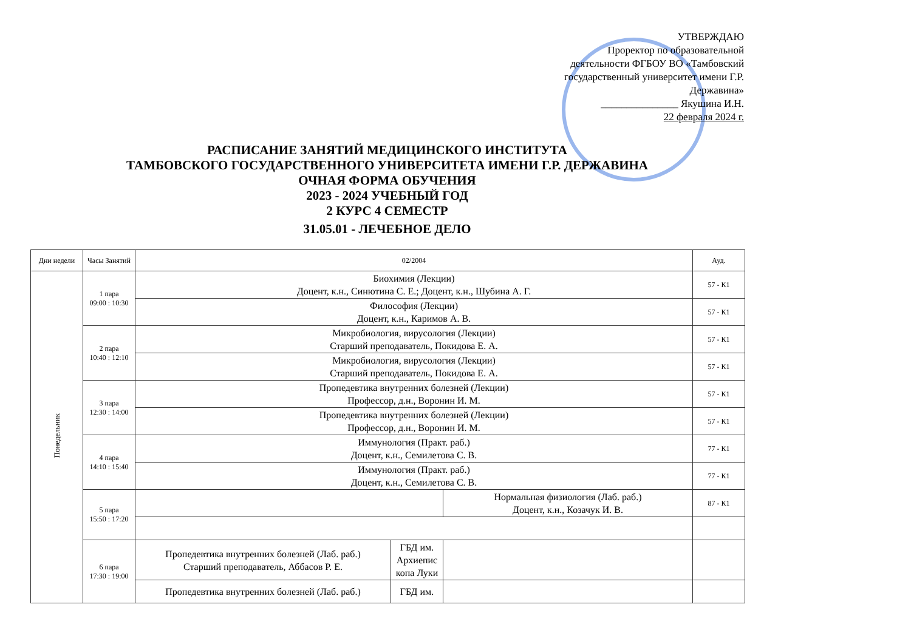УТВЕРЖДАЮ
Проректор по образовательной деятельности ФГБОУ ВО «Тамбовский государственный университет имени Г.Р. Державина»
_______________ Якушина И.Н.
22 февраля 2024 г.
РАСПИСАНИЕ ЗАНЯТИЙ МЕДИЦИНСКОГО ИНСТИТУТА
ТАМБОВСКОГО ГОСУДАРСТВЕННОГО УНИВЕРСИТЕТА ИМЕНИ Г.Р. ДЕРЖАВИНА
ОЧНАЯ ФОРМА ОБУЧЕНИЯ
2023 - 2024 УЧЕБНЫЙ ГОД
2 КУРС 4 СЕМЕСТР
31.05.01 - ЛЕЧЕБНОЕ ДЕЛО
| Дни недели | Часы Занятий | 02/2004 | | | Ауд. |
| --- | --- | --- | --- | --- | --- |
| Понедельник | 1 пара 09:00 : 10:30 | Биохимия (Лекции) Доцент, к.н., Синютина С. Е.; Доцент, к.н., Шубина А. Г. | | | 57 - К1 |
| | | Философия (Лекции) Доцент, к.н., Каримов А. В. | | | 57 - К1 |
| | 2 пара 10:40 : 12:10 | Микробиология, вирусология (Лекции) Старший преподаватель, Покидова Е. А. | | | 57 - К1 |
| | | Микробиология, вирусология (Лекции) Старший преподаватель, Покидова Е. А. | | | 57 - К1 |
| | 3 пара 12:30 : 14:00 | Пропедевтика внутренних болезней (Лекции) Профессор, д.н., Воронин И. М. | | | 57 - К1 |
| | | Пропедевтика внутренних болезней (Лекции) Профессор, д.н., Воронин И. М. | | | 57 - К1 |
| | 4 пара 14:10 : 15:40 | Иммунология (Практ. раб.) Доцент, к.н., Семилетова С. В. | | | 77 - К1 |
| | | Иммунология (Практ. раб.) Доцент, к.н., Семилетова С. В. | | | 77 - К1 |
| | 5 пара 15:50 : 17:20 | | | Нормальная физиология (Лаб. раб.) Доцент, к.н., Козачук И. В. | 87 - К1 |
| | 6 пара 17:30 : 19:00 | Пропедевтика внутренних болезней (Лаб. раб.) Старший преподаватель, Аббасов Р. Е. | ГБД им. Архиепис копа Луки | | |
| | | Пропедевтика внутренних болезней (Лаб. раб.) | ГБД им. | | |